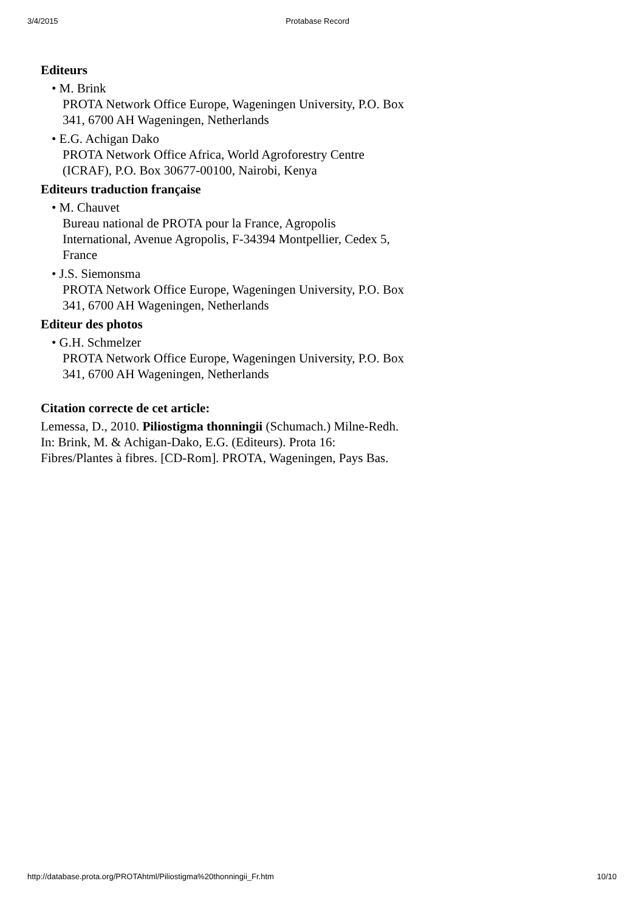3/4/2015 Protabase Record
Editeurs
• M. Brink
PROTA Network Office Europe, Wageningen University, P.O. Box 341, 6700 AH Wageningen, Netherlands
• E.G. Achigan Dako
PROTA Network Office Africa, World Agroforestry Centre (ICRAF), P.O. Box 30677-00100, Nairobi, Kenya
Editeurs traduction française
• M. Chauvet
Bureau national de PROTA pour la France, Agropolis International, Avenue Agropolis, F-34394 Montpellier, Cedex 5, France
• J.S. Siemonsma
PROTA Network Office Europe, Wageningen University, P.O. Box 341, 6700 AH Wageningen, Netherlands
Editeur des photos
• G.H. Schmelzer
PROTA Network Office Europe, Wageningen University, P.O. Box 341, 6700 AH Wageningen, Netherlands
Citation correcte de cet article:
Lemessa, D., 2010. Piliostigma thonningii (Schumach.) Milne-Redh. In: Brink, M. & Achigan-Dako, E.G. (Editeurs). Prota 16: Fibres/Plantes à fibres. [CD-Rom]. PROTA, Wageningen, Pays Bas.
http://database.prota.org/PROTAhtml/Piliostigma%20thonningii_Fr.htm 10/10